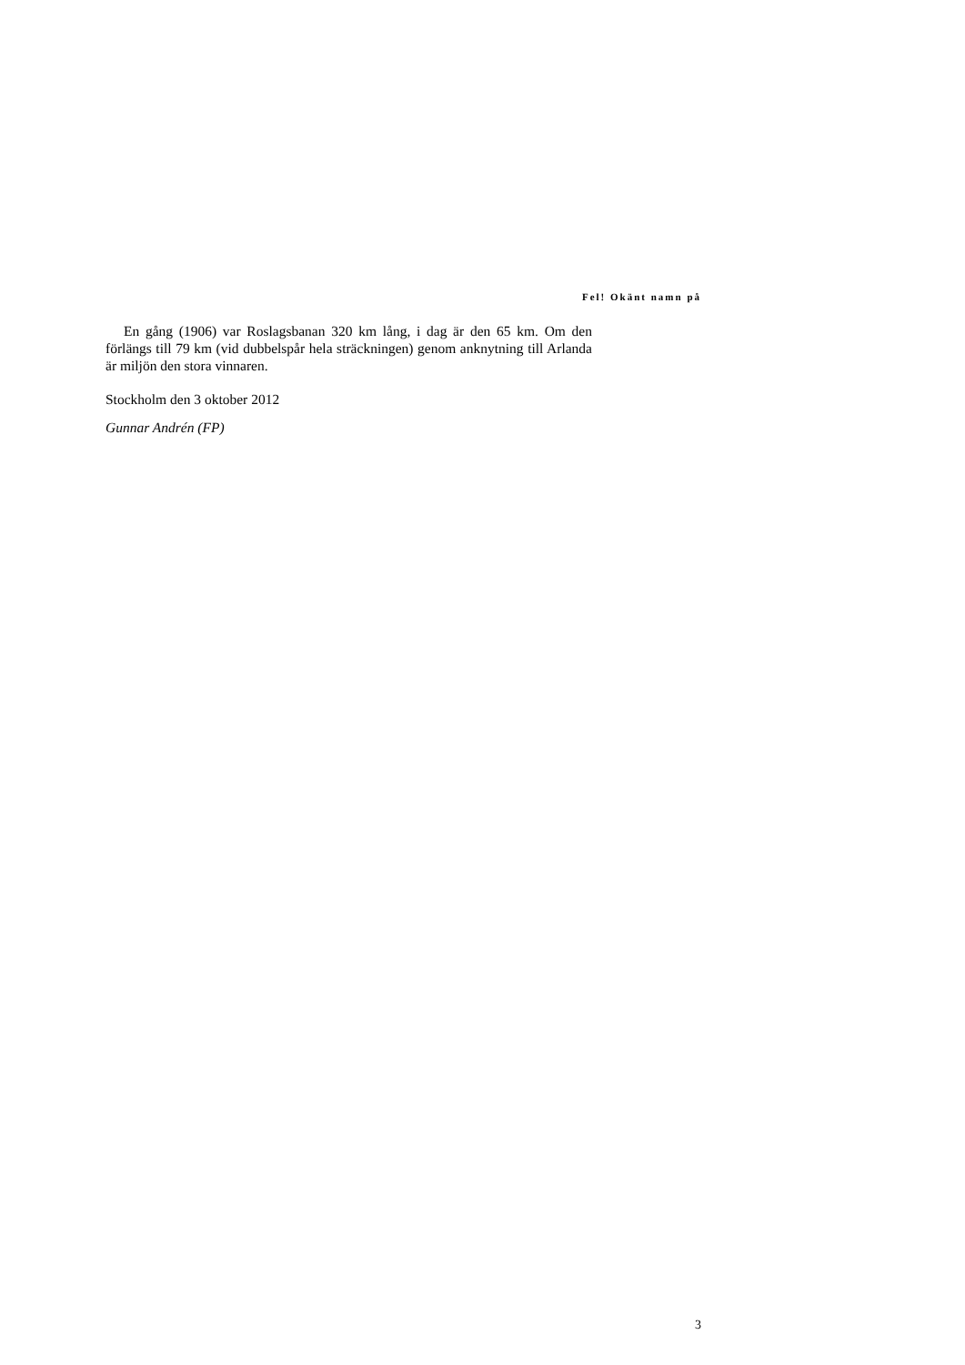Fel! Okänt namn på
En gång (1906) var Roslagsbanan 320 km lång, i dag är den 65 km. Om den förlängs till 79 km (vid dubbelspår hela sträckningen) genom anknytning till Arlanda är miljön den stora vinnaren.
Stockholm den 3 oktober 2012
Gunnar Andrén (FP)
3